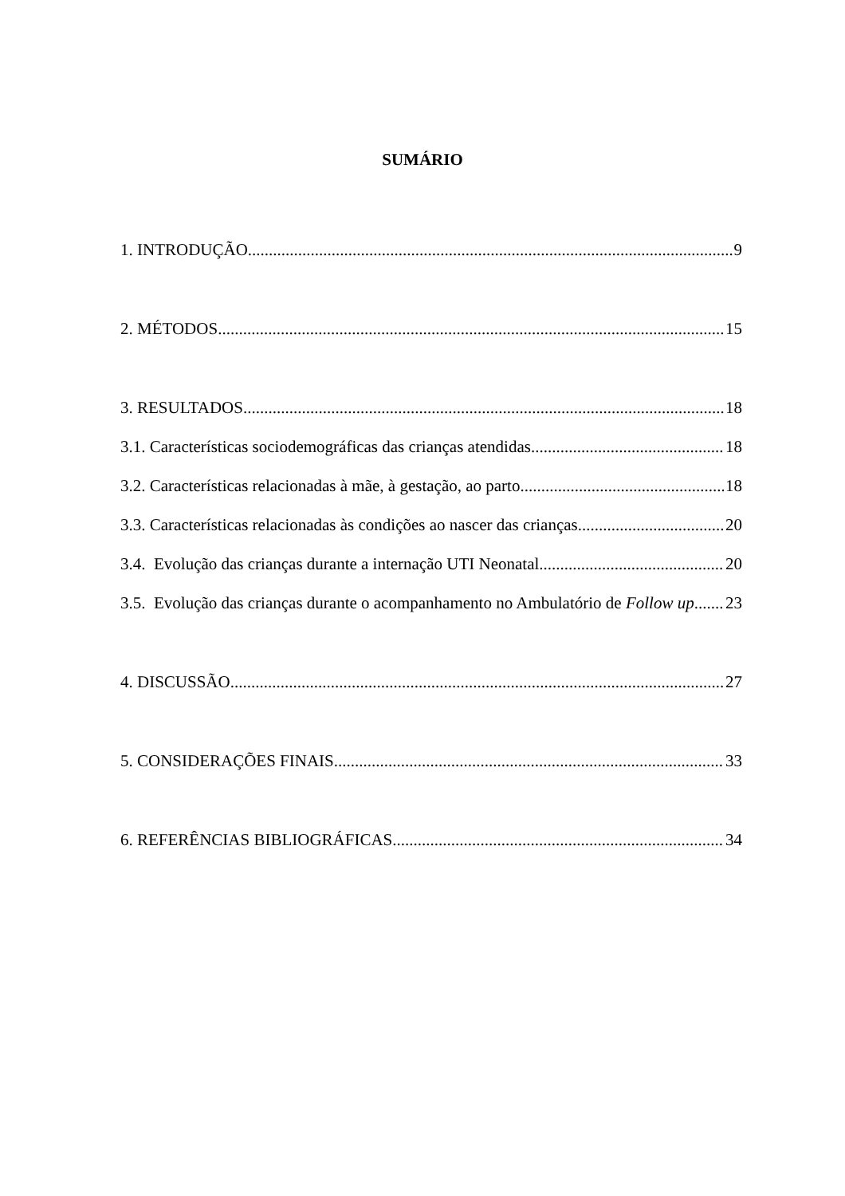SUMÁRIO
1. INTRODUÇÃO 9
2. MÉTODOS 15
3. RESULTADOS 18
3.1. Características sociodemográficas das crianças atendidas 18
3.2. Características relacionadas à mãe, à gestação, ao parto 18
3.3. Características relacionadas às condições ao nascer das crianças 20
3.4. Evolução das crianças durante a internação UTI Neonatal 20
3.5. Evolução das crianças durante o acompanhamento no Ambulatório de Follow up 23
4. DISCUSSÃO 27
5. CONSIDERAÇÕES FINAIS 33
6. REFERÊNCIAS BIBLIOGRÁFICAS 34